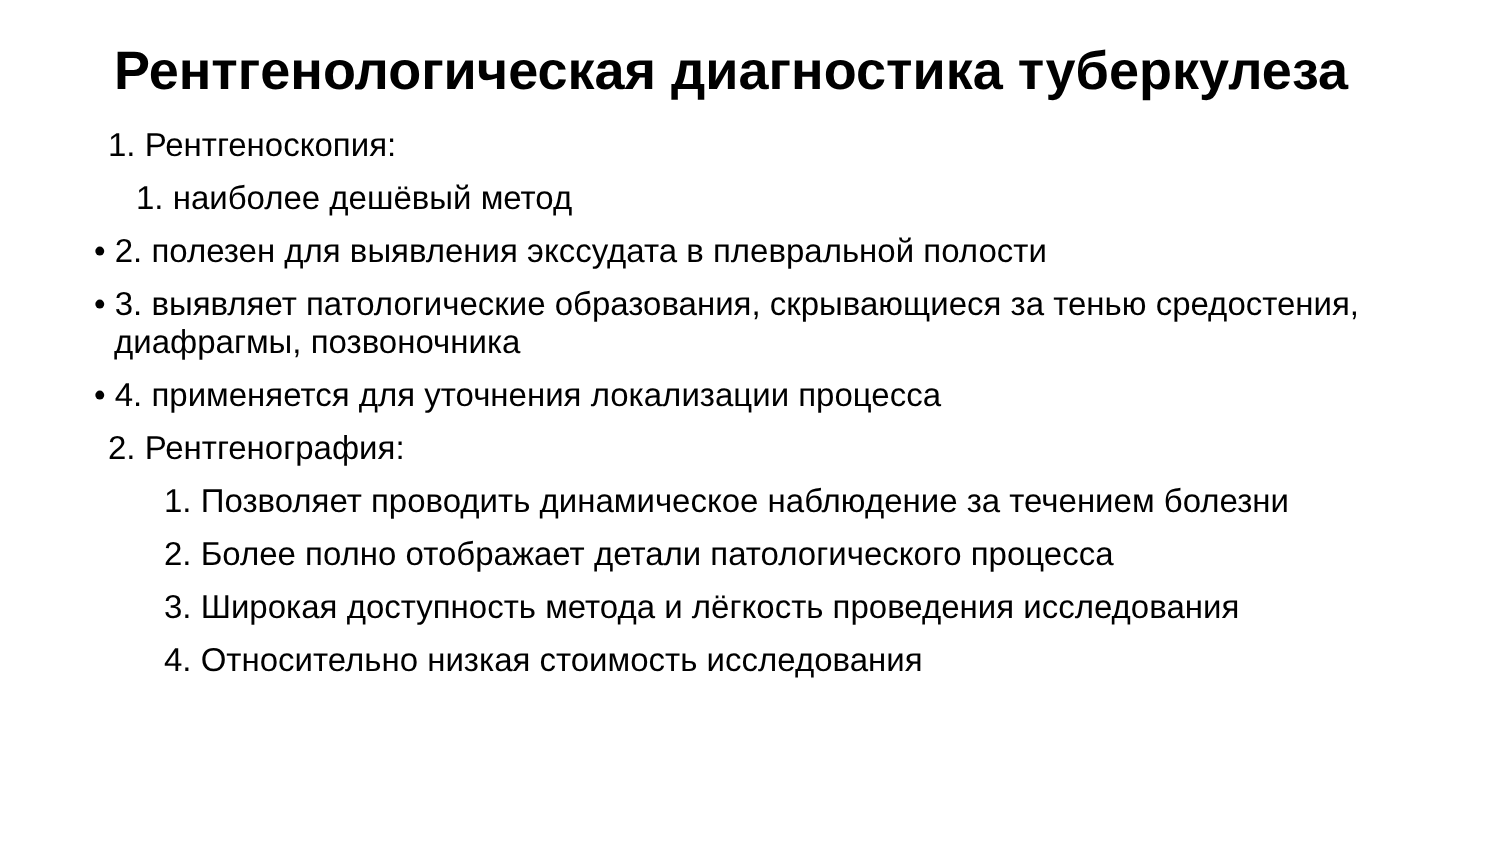Рентгенологическая диагностика туберкулеза
1. Рентгеноскопия:
1. наиболее дешёвый метод
• 2. полезен для выявления экссудата в плевральной полости
• 3. выявляет патологические образования, скрывающиеся за тенью средостения, диафрагмы, позвоночника
• 4. применяется для уточнения локализации процесса
2. Рентгенография:
1. Позволяет проводить динамическое наблюдение за течением болезни
2. Более полно отображает детали патологического процесса
3. Широкая доступность метода и лёгкость проведения исследования
4. Относительно низкая стоимость исследования